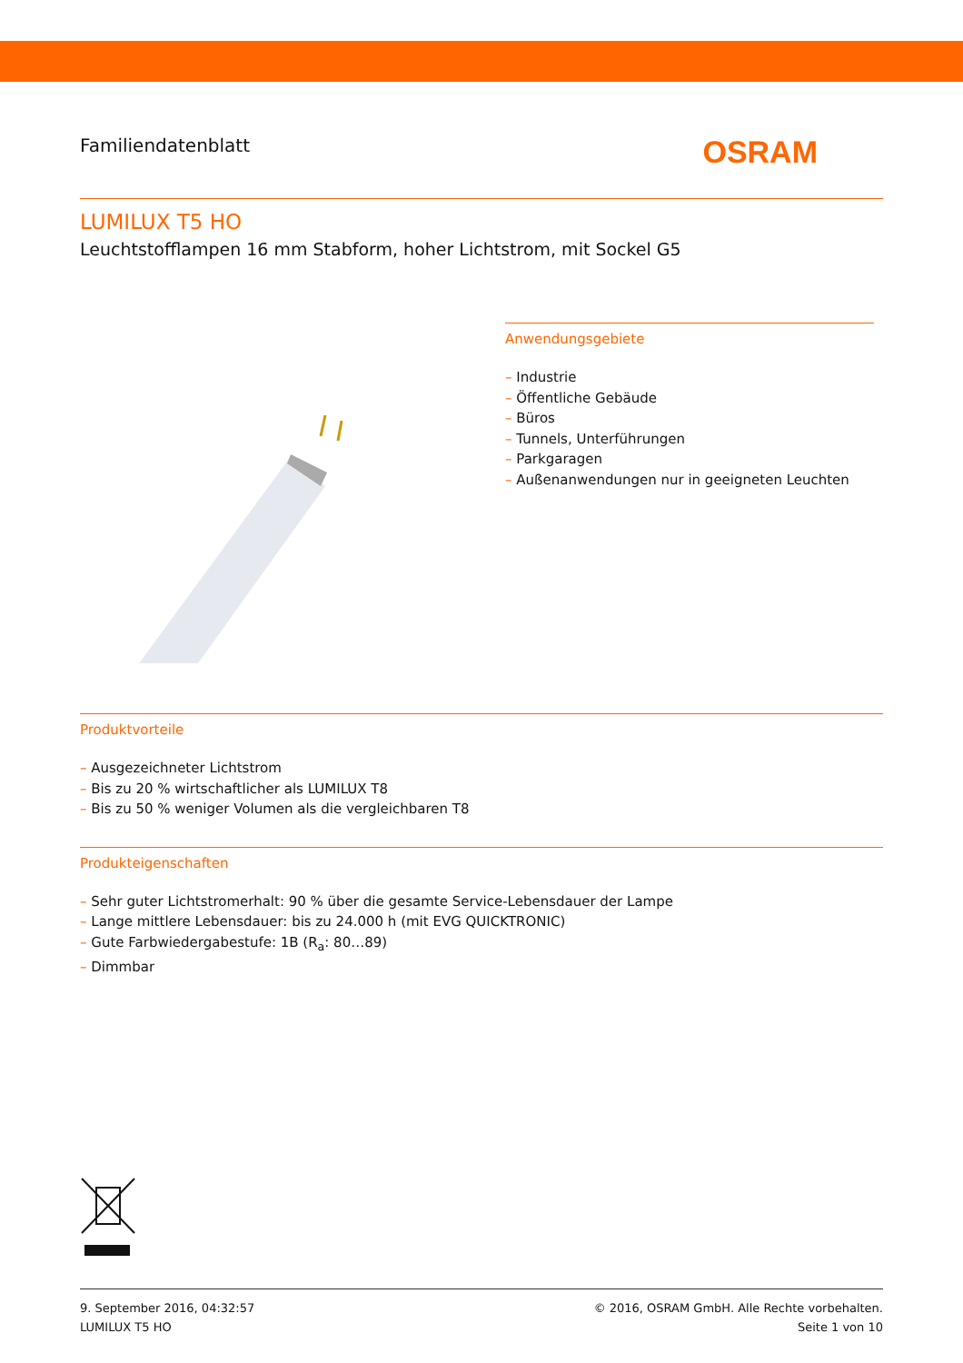Familiendatenblatt
OSRAM
LUMILUX T5 HO
Leuchtstofflampen 16 mm Stabform, hoher Lichtstrom, mit Sockel G5
Anwendungsgebiete
– Industrie
– Öffentliche Gebäude
– Büros
– Tunnels, Unterführungen
– Parkgaragen
– Außenanwendungen nur in geeigneten Leuchten
Produktvorteile
– Ausgezeichneter Lichtstrom
– Bis zu 20 % wirtschaftlicher als LUMILUX T8
– Bis zu 50 % weniger Volumen als die vergleichbaren T8
Produkteigenschaften
– Sehr guter Lichtstromerhalt: 90 % über die gesamte Service-Lebensdauer der Lampe
– Lange mittlere Lebensdauer: bis zu 24.000 h (mit EVG QUICKTRONIC)
– Gute Farbwiedergabestufe: 1B (R<sub>a</sub>: 80…89)
– Dimmbar
9. September 2016, 04:32:57
LUMILUX T5 HO
© 2016, OSRAM GmbH. Alle Rechte vorbehalten.
Seite 1 von 10